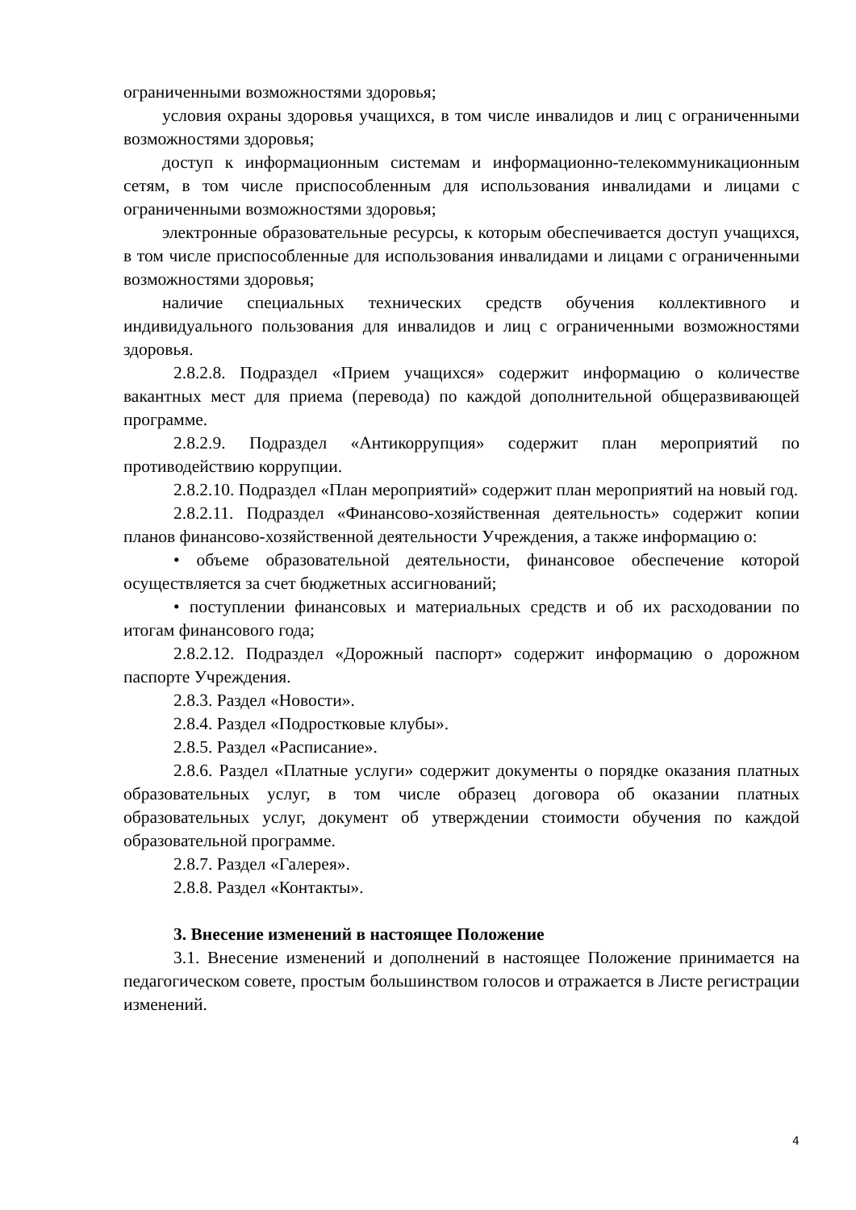ограниченными возможностями здоровья;
условия охраны здоровья учащихся, в том числе инвалидов и лиц с ограниченными возможностями здоровья;
доступ к информационным системам и информационно-телекоммуникационным сетям, в том числе приспособленным для использования инвалидами и лицами с ограниченными возможностями здоровья;
электронные образовательные ресурсы, к которым обеспечивается доступ учащихся, в том числе приспособленные для использования инвалидами и лицами с ограниченными возможностями здоровья;
наличие специальных технических средств обучения коллективного и индивидуального пользования для инвалидов и лиц с ограниченными возможностями здоровья.
2.8.2.8. Подраздел «Прием учащихся» содержит информацию о количестве вакантных мест для приема (перевода) по каждой дополнительной общеразвивающей программе.
2.8.2.9. Подраздел «Антикоррупция» содержит план мероприятий по противодействию коррупции.
2.8.2.10. Подраздел «План мероприятий» содержит план мероприятий на новый год.
2.8.2.11. Подраздел «Финансово-хозяйственная деятельность» содержит копии планов финансово-хозяйственной деятельности Учреждения, а также информацию о:
• объеме образовательной деятельности, финансовое обеспечение которой осуществляется за счет бюджетных ассигнований;
• поступлении финансовых и материальных средств и об их расходовании по итогам финансового года;
2.8.2.12. Подраздел «Дорожный паспорт» содержит информацию о дорожном паспорте Учреждения.
2.8.3. Раздел «Новости».
2.8.4. Раздел «Подростковые клубы».
2.8.5. Раздел «Расписание».
2.8.6. Раздел «Платные услуги» содержит документы о порядке оказания платных образовательных услуг, в том числе образец договора об оказании платных образовательных услуг, документ об утверждении стоимости обучения по каждой образовательной программе.
2.8.7. Раздел «Галерея».
2.8.8. Раздел «Контакты».
3. Внесение изменений в настоящее Положение
3.1. Внесение изменений и дополнений в настоящее Положение принимается на педагогическом совете, простым большинством голосов и отражается в Листе регистрации изменений.
4